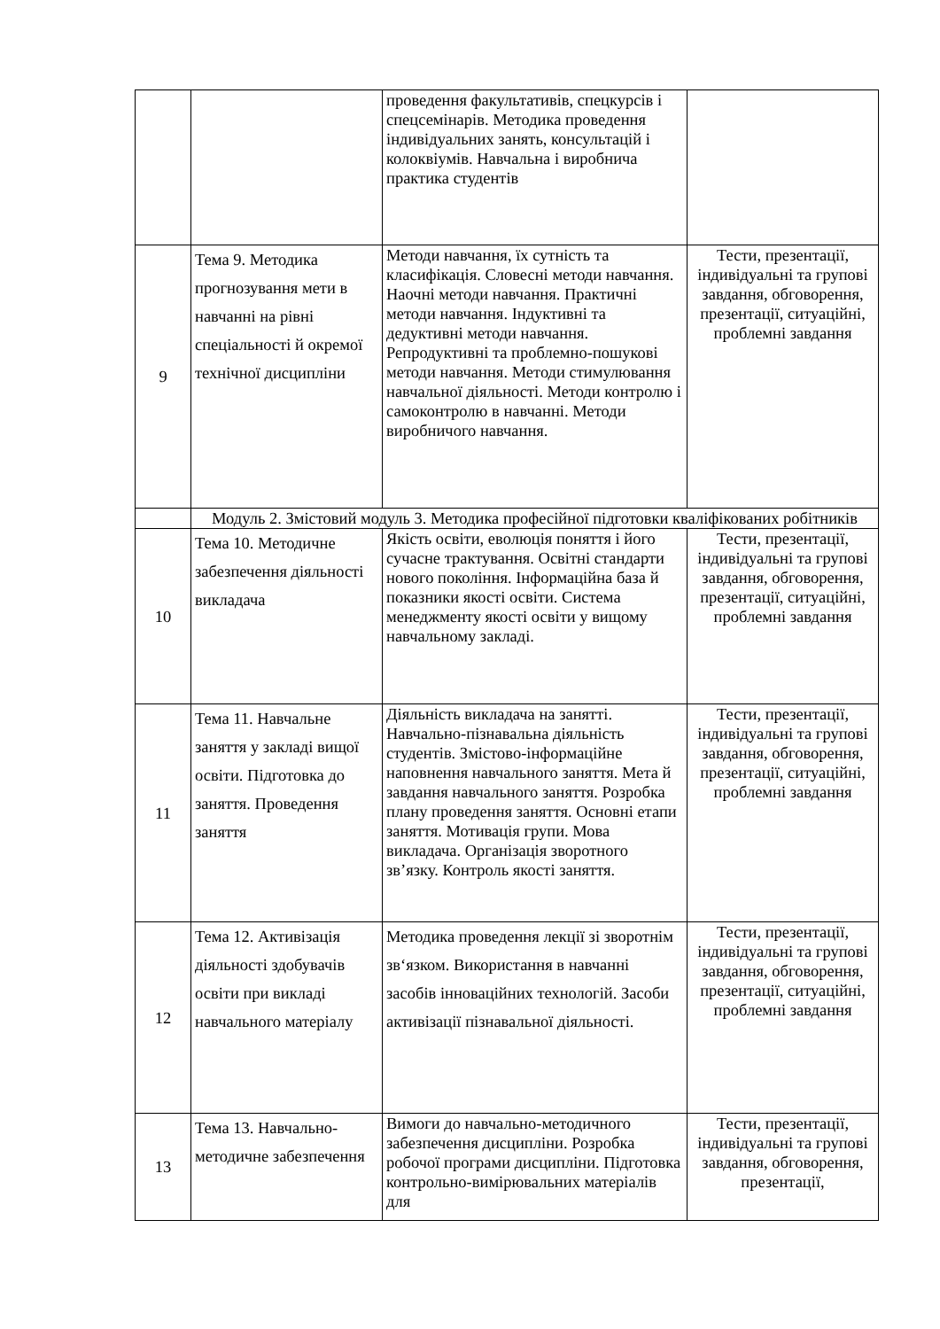| | | проведення факультативів, спецкурсів і спецсемінарів. Методика проведення індивідуальних занять, консультацій і колоквіумів. Навчальна і виробнича практика студентів | |
| 9 | Тема 9. Методика прогнозування мети в навчанні на рівні спеціальності й окремої технічної дисципліни | Методи навчання, їх сутність та класифікація. Словесні методи навчання. Наочні методи навчання. Практичні методи навчання. Індуктивні та дедуктивні методи навчання. Репродуктивні та проблемно-пошукові методи навчання. Методи стимулювання навчальної діяльності. Методи контролю і самоконтролю в навчанні. Методи виробничого навчання. | Тести, презентації, індивідуальні та групові завдання, обговорення, презентації, ситуаційні, проблемні завдання |
| | Модуль 2. Змістовий модуль 3. Методика професійної підготовки кваліфікованих робітників | | |
| 10 | Тема 10. Методичне забезпечення діяльності викладача | Якість освіти, еволюція поняття і його сучасне трактування. Освітні стандарти нового покоління. Інформаційна база й показники якості освіти. Система менеджменту якості освіти у вищому навчальному закладі. | Тести, презентації, індивідуальні та групові завдання, обговорення, презентації, ситуаційні, проблемні завдання |
| 11 | Тема 11. Навчальне заняття у закладі вищої освіти. Підготовка до заняття. Проведення заняття | Діяльність викладача на занятті. Навчально-пізнавальна діяльність студентів. Змістово-інформаційне наповнення навчального заняття. Мета й завдання навчального заняття. Розробка плану проведення заняття. Основні етапи заняття. Мотивація групи. Мова викладача. Організація зворотного зв’язку. Контроль якості заняття. | Тести, презентації, індивідуальні та групові завдання, обговорення, презентації, ситуаційні, проблемні завдання |
| 12 | Тема 12. Активізація діяльності здобувачів освіти при викладі навчального матеріалу | Методика проведення лекції зі зворотнім зв‘язком. Використання в навчанні засобів інноваційних технологій. Засоби активізації пізнавальної діяльності. | Тести, презентації, індивідуальні та групові завдання, обговорення, презентації, ситуаційні, проблемні завдання |
| 13 | Тема 13. Навчально-методичне забезпечення | Вимоги до навчально-методичного забезпечення дисципліни. Розробка робочої програми дисципліни. Підготовка контрольно-вимірювальних матеріалів для | Тести, презентації, індивідуальні та групові завдання, обговорення, презентації, |